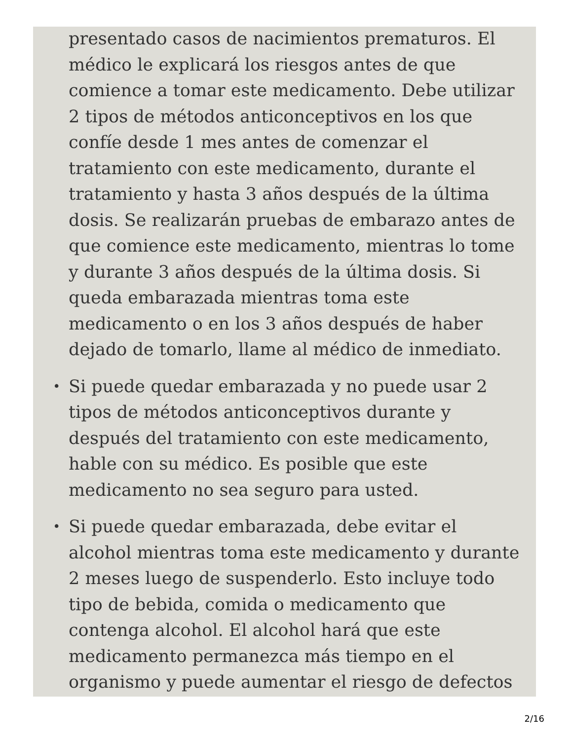presentado casos de nacimientos prematuros. El médico le explicará los riesgos antes de que comience a tomar este medicamento. Debe utilizar 2 tipos de métodos anticonceptivos en los que confíe desde 1 mes antes de comenzar el tratamiento con este medicamento, durante el tratamiento y hasta 3 años después de la última dosis. Se realizarán pruebas de embarazo antes de que comience este medicamento, mientras lo tome y durante 3 años después de la última dosis. Si queda embarazada mientras toma este medicamento o en los 3 años después de haber dejado de tomarlo, llame al médico de inmediato.
• Si puede quedar embarazada y no puede usar 2 tipos de métodos anticonceptivos durante y después del tratamiento con este medicamento, hable con su médico. Es posible que este medicamento no sea seguro para usted.
• Si puede quedar embarazada, debe evitar el alcohol mientras toma este medicamento y durante 2 meses luego de suspenderlo. Esto incluye todo tipo de bebida, comida o medicamento que contenga alcohol. El alcohol hará que este medicamento permanezca más tiempo en el organismo y puede aumentar el riesgo de defectos
2/16